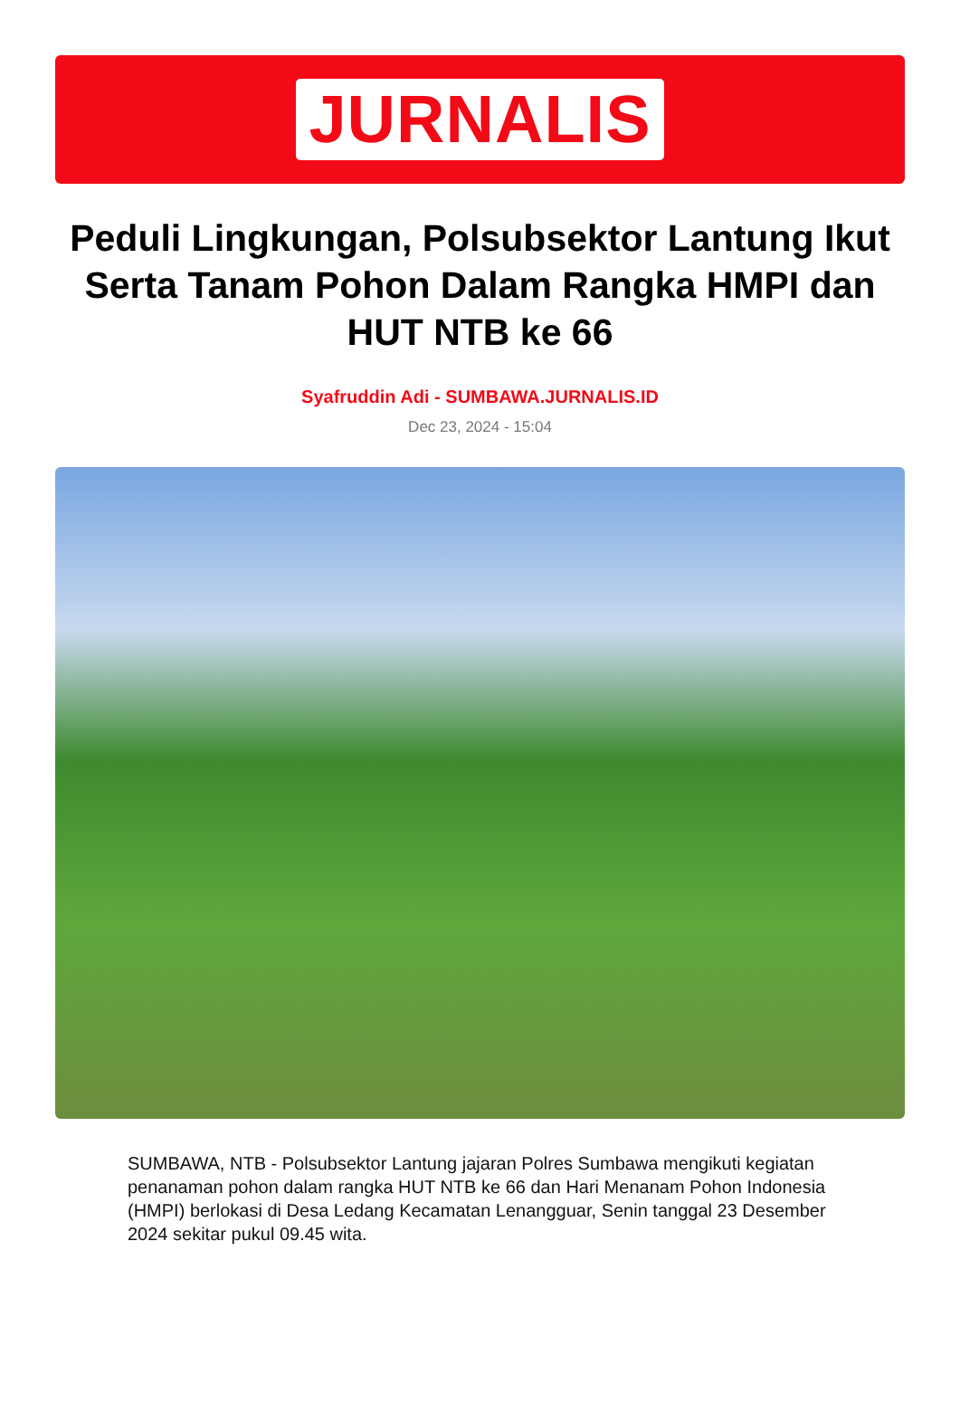JURNALIS
Peduli Lingkungan, Polsubsektor Lantung Ikut Serta Tanam Pohon Dalam Rangka HMPI dan HUT NTB ke 66
Syafruddin Adi - SUMBAWA.JURNALIS.ID
Dec 23, 2024 - 15:04
SUMBAWA, NTB - Polsubsektor Lantung jajaran Polres Sumbawa mengikuti kegiatan penanaman pohon dalam rangka HUT NTB ke 66 dan Hari Menanam Pohon Indonesia (HMPI) berlokasi di Desa Ledang Kecamatan Lenangguar, Senin tanggal 23 Desember 2024 sekitar pukul 09.45 wita.